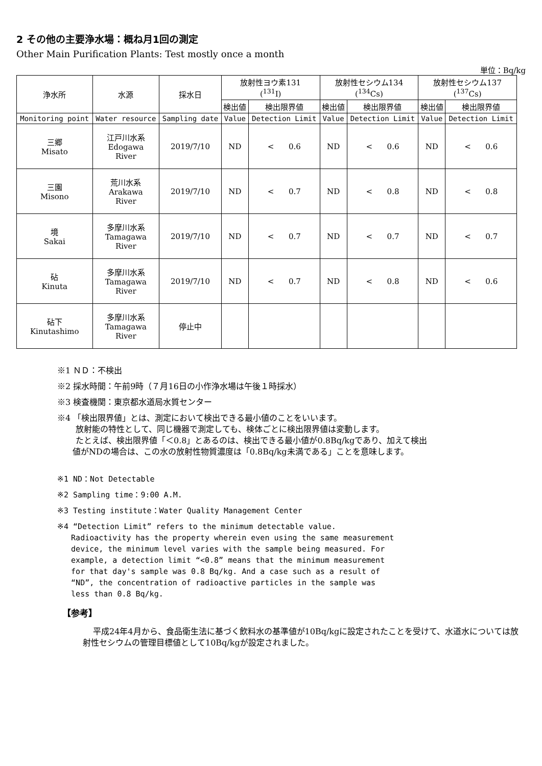2 その他の主要浄水場：概ね月1回の測定
Other Main Purification Plants: Test mostly once a month
単位：Bq/kg
| 浄水所 | 水源 | 採水日 | 放射性ヨウ素131 (<sup>131</sup>I) | | 放射性セシウム134 (<sup>134</sup>Cs) | | 放射性セシウム137 (<sup>137</sup>Cs) | |
| | | | 検出値 | 検出限界値 | 検出値 | 検出限界値 | 検出値 | 検出限界値 |
| Monitoring point | Water resource | Sampling date | Value | Detection Limit | Value | Detection Limit | Value | Detection Limit |
| 三郷 Misato | 江戸川水系 Edogawa River | 2019/7/10 | ND | < 0.6 | ND | < 0.6 | ND | < 0.6 |
| 三園 Misono | 荒川水系 Arakawa River | 2019/7/10 | ND | < 0.7 | ND | < 0.8 | ND | < 0.8 |
| 境 Sakai | 多摩川水系 Tamagawa River | 2019/7/10 | ND | < 0.7 | ND | < 0.7 | ND | < 0.7 |
| 砧 Kinuta | 多摩川水系 Tamagawa River | 2019/7/10 | ND | < 0.7 | ND | < 0.8 | ND | < 0.6 |
| 砧下 Kinutashimo | 多摩川水系 Tamagawa River | 停止中 | | | | | | |
※1 ＮＤ：不検出
※2 採水時間：午前9時（７月16日の小作浄水場は午後１時採水）
※3 検査機関：東京都水道局水質センター
※4 「検出限界値」とは、測定において検出できる最小値のことをいいます。
放射能の特性として、同じ機器で測定しても、検体ごとに検出限界値は変動します。
たとえば、検出限界値「＜0.8」とあるのは、検出できる最小値が0.8Bq/kgであり、加えて検出
値がNDの場合は、この水の放射性物質濃度は「0.8Bq/kg未満である」ことを意味します。
※1 ND：Not Detectable
※2 Sampling time：9:00 A.M.
※3 Testing institute：Water Quality Management Center
※4 “Detection Limit” refers to the minimum detectable value.
Radioactivity has the property wherein even using the same measurement
device, the minimum level varies with the sample being measured. For
example, a detection limit “<0.8” means that the minimum measurement
for that day's sample was 0.8 Bq/kg. And a case such as a result of
“ND”, the concentration of radioactive particles in the sample was
less than 0.8 Bq/kg.
【参考】
平成24年4月から、食品衛生法に基づく飲料水の基準値が10Bq/kgに設定されたことを受けて、水道水については放射性セシウムの管理目標値として10Bq/kgが設定されました。